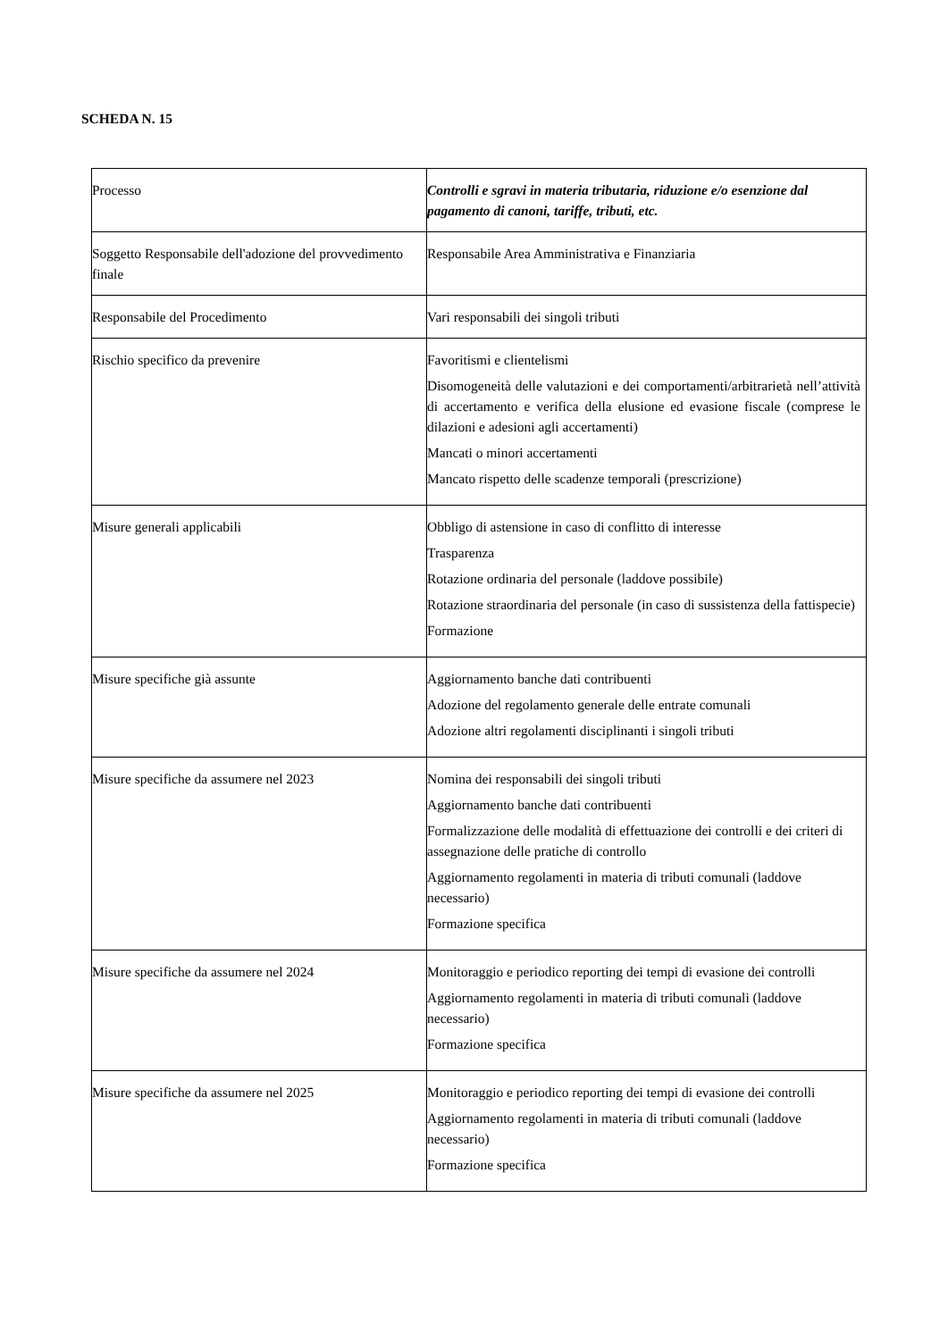SCHEDA N. 15
| Processo | Controlli e sgravi in materia tributaria, riduzione e/o esenzione dal pagamento di canoni, tariffe, tributi, etc. |
| Soggetto Responsabile dell'adozione del provvedimento finale | Responsabile Area Amministrativa e Finanziaria |
| Responsabile del Procedimento | Vari responsabili dei singoli tributi |
| Rischio specifico da prevenire | Favoritismi e clientelismi Disomogeneità delle valutazioni e dei comportamenti/arbitrarietà nell’attività di accertamento e verifica della elusione ed evasione fiscale (comprese le dilazioni e adesioni agli accertamenti) Mancati o minori accertamenti Mancato rispetto delle scadenze temporali (prescrizione) |
| Misure generali applicabili | Obbligo di astensione in caso di conflitto di interesse Trasparenza Rotazione ordinaria del personale (laddove possibile) Rotazione straordinaria del personale (in caso di sussistenza della fattispecie) Formazione |
| Misure specifiche già assunte | Aggiornamento banche dati contribuenti Adozione del regolamento generale delle entrate comunali Adozione altri regolamenti disciplinanti i singoli tributi |
| Misure specifiche da assumere nel 2023 | Nomina dei responsabili dei singoli tributi Aggiornamento banche dati contribuenti Formalizzazione delle modalità di effettuazione dei controlli e dei criteri di assegnazione delle pratiche di controllo Aggiornamento regolamenti in materia di tributi comunali (laddove necessario) Formazione specifica |
| Misure specifiche da assumere nel 2024 | Monitoraggio e periodico reporting dei tempi di evasione dei controlli Aggiornamento regolamenti in materia di tributi comunali (laddove necessario) Formazione specifica |
| Misure specifiche da assumere nel 2025 | Monitoraggio e periodico reporting dei tempi di evasione dei controlli Aggiornamento regolamenti in materia di tributi comunali (laddove necessario) Formazione specifica |